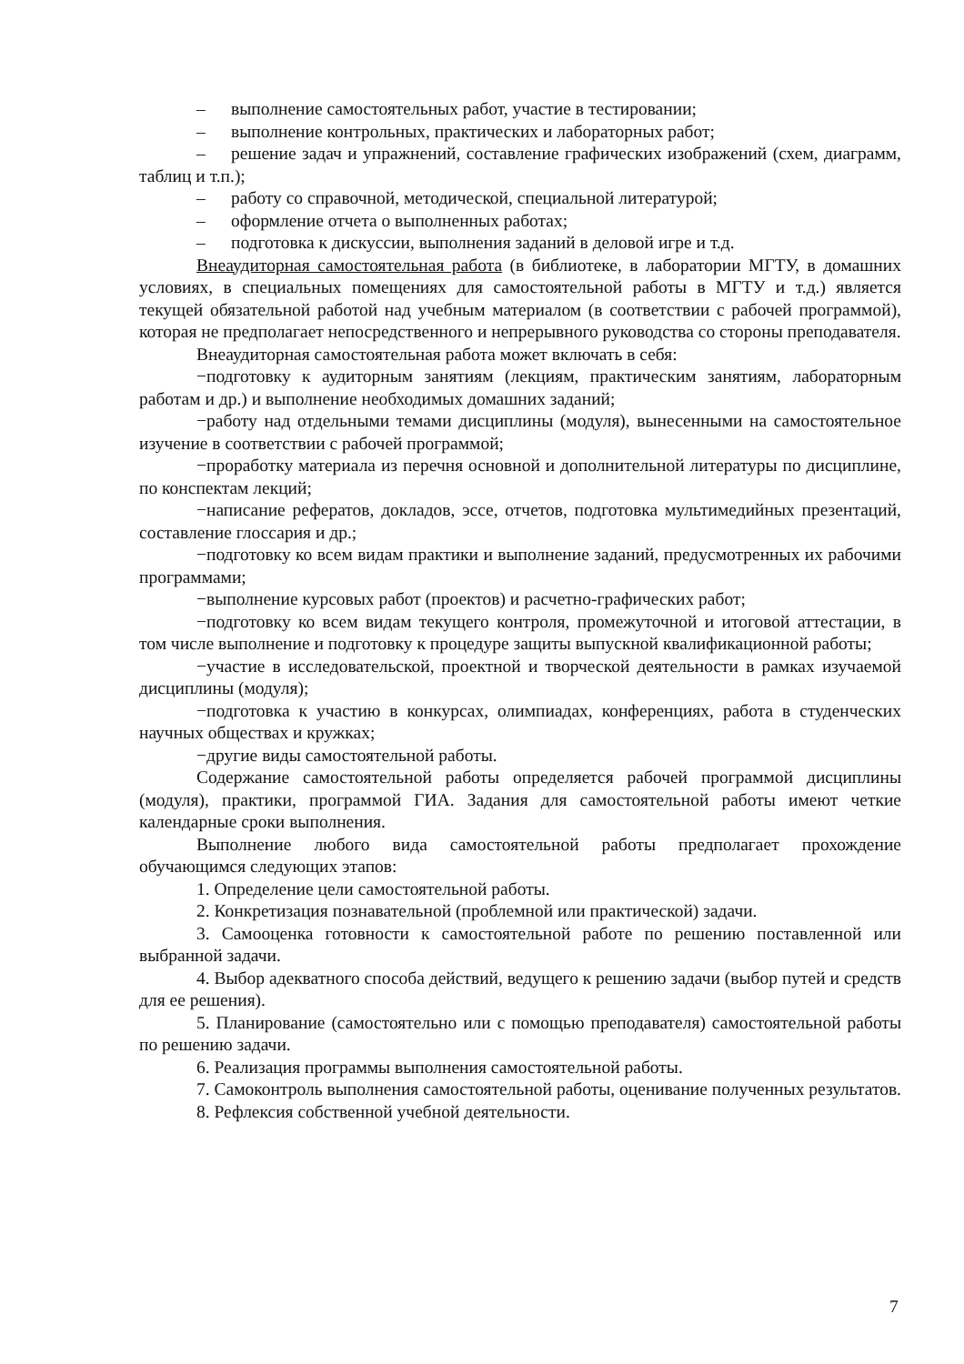– выполнение самостоятельных работ, участие в тестировании;
– выполнение контрольных, практических и лабораторных работ;
– решение задач и упражнений, составление графических изображений (схем, диаграмм, таблиц и т.п.);
– работу со справочной, методической, специальной литературой;
– оформление отчета о выполненных работах;
– подготовка к дискуссии, выполнения заданий в деловой игре и т.д.
Внеаудиторная самостоятельная работа (в библиотеке, в лаборатории МГТУ, в домашних условиях, в специальных помещениях для самостоятельной работы в МГТУ и т.д.) является текущей обязательной работой над учебным материалом (в соответствии с рабочей программой), которая не предполагает непосредственного и непрерывного руководства со стороны преподавателя.
Внеаудиторная самостоятельная работа может включать в себя:
−подготовку к аудиторным занятиям (лекциям, практическим занятиям, лабораторным работам и др.) и выполнение необходимых домашних заданий;
−работу над отдельными темами дисциплины (модуля), вынесенными на самостоятельное изучение в соответствии с рабочей программой;
−проработку материала из перечня основной и дополнительной литературы по дисциплине, по конспектам лекций;
−написание рефератов, докладов, эссе, отчетов, подготовка мультимедийных презентаций, составление глоссария и др.;
−подготовку ко всем видам практики и выполнение заданий, предусмотренных их рабочими программами;
−выполнение курсовых работ (проектов) и расчетно-графических работ;
−подготовку ко всем видам текущего контроля, промежуточной и итоговой аттестации, в том числе выполнение и подготовку к процедуре защиты выпускной квалификационной работы;
−участие в исследовательской, проектной и творческой деятельности в рамках изучаемой дисциплины (модуля);
−подготовка к участию в конкурсах, олимпиадах, конференциях, работа в студенческих научных обществах и кружках;
−другие виды самостоятельной работы.
Содержание самостоятельной работы определяется рабочей программой дисциплины (модуля), практики, программой ГИА. Задания для самостоятельной работы имеют четкие календарные сроки выполнения.
Выполнение любого вида самостоятельной работы предполагает прохождение обучающимся следующих этапов:
1. Определение цели самостоятельной работы.
2. Конкретизация познавательной (проблемной или практической) задачи.
3. Самооценка готовности к самостоятельной работе по решению поставленной или выбранной задачи.
4. Выбор адекватного способа действий, ведущего к решению задачи (выбор путей и средств для ее решения).
5. Планирование (самостоятельно или с помощью преподавателя) самостоятельной работы по решению задачи.
6. Реализация программы выполнения самостоятельной работы.
7. Самоконтроль выполнения самостоятельной работы, оценивание полученных результатов.
8. Рефлексия собственной учебной деятельности.
7